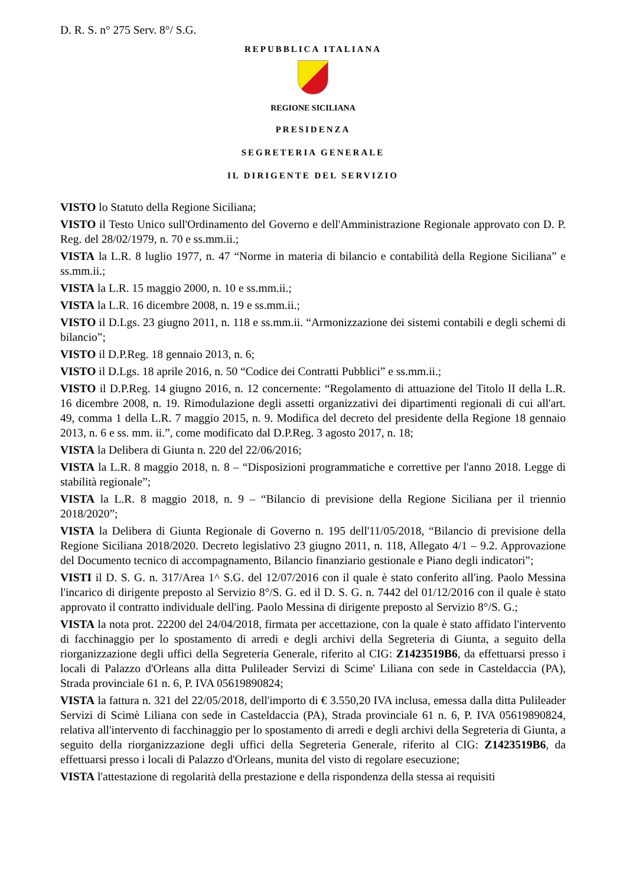D. R. S. n° 275 Serv. 8°/ S.G.
REPUBBLICA ITALIANA
REGIONE SICILIANA
PRESIDENZA
SEGRETERIA GENERALE
IL DIRIGENTE DEL SERVIZIO
VISTO lo Statuto della Regione Siciliana;
VISTO il Testo Unico sull'Ordinamento del Governo e dell'Amministrazione Regionale approvato con D. P. Reg. del 28/02/1979, n. 70 e ss.mm.ii.;
VISTA la L.R. 8 luglio 1977, n. 47 “Norme in materia di bilancio e contabilità della Regione Siciliana” e ss.mm.ii.;
VISTA la L.R. 15 maggio 2000, n. 10 e ss.mm.ii.;
VISTA la L.R. 16 dicembre 2008, n. 19 e ss.mm.ii.;
VISTO il D.Lgs. 23 giugno 2011, n. 118 e ss.mm.ii. “Armonizzazione dei sistemi contabili e degli schemi di bilancio”;
VISTO il D.P.Reg. 18 gennaio 2013, n. 6;
VISTO il D.Lgs. 18 aprile 2016, n. 50 “Codice dei Contratti Pubblici” e ss.mm.ii.;
VISTO il D.P.Reg. 14 giugno 2016, n. 12 concernente: “Regolamento di attuazione del Titolo II della L.R. 16 dicembre 2008, n. 19. Rimodulazione degli assetti organizzativi dei dipartimenti regionali di cui all'art. 49, comma 1 della L.R. 7 maggio 2015, n. 9. Modifica del decreto del presidente della Regione 18 gennaio 2013, n. 6 e ss. mm. ii.”, come modificato dal D.P.Reg. 3 agosto 2017, n. 18;
VISTA la Delibera di Giunta n. 220 del 22/06/2016;
VISTA la L.R. 8 maggio 2018, n. 8 – “Disposizioni programmatiche e correttive per l'anno 2018. Legge di stabilità regionale”;
VISTA la L.R. 8 maggio 2018, n. 9 – “Bilancio di previsione della Regione Siciliana per il triennio 2018/2020”;
VISTA la Delibera di Giunta Regionale di Governo n. 195 dell'11/05/2018, “Bilancio di previsione della Regione Siciliana 2018/2020. Decreto legislativo 23 giugno 2011, n. 118, Allegato 4/1 – 9.2. Approvazione del Documento tecnico di accompagnamento, Bilancio finanziario gestionale e Piano degli indicatori”;
VISTI il D. S. G. n. 317/Area 1^ S.G. del 12/07/2016 con il quale è stato conferito all'ing. Paolo Messina l'incarico di dirigente preposto al Servizio 8°/S. G. ed il D. S. G. n. 7442 del 01/12/2016 con il quale è stato approvato il contratto individuale dell'ing. Paolo Messina di dirigente preposto al Servizio 8°/S. G.;
VISTA la nota prot. 22200 del 24/04/2018, firmata per accettazione, con la quale è stato affidato l'intervento di facchinaggio per lo spostamento di arredi e degli archivi della Segreteria di Giunta, a seguito della riorganizzazione degli uffici della Segreteria Generale, riferito al CIG: Z1423519B6, da effettuarsi presso i locali di Palazzo d'Orleans alla ditta Pulileader Servizi di Scime' Liliana con sede in Casteldaccia (PA), Strada provinciale 61 n. 6, P. IVA 05619890824;
VISTA la fattura n. 321 del 22/05/2018, dell'importo di € 3.550,20 IVA inclusa, emessa dalla ditta Pulileader Servizi di Scimè Liliana con sede in Casteldaccia (PA), Strada provinciale 61 n. 6, P. IVA 05619890824, relativa all'intervento di facchinaggio per lo spostamento di arredi e degli archivi della Segreteria di Giunta, a seguito della riorganizzazione degli uffici della Segreteria Generale, riferito al CIG: Z1423519B6, da effettuarsi presso i locali di Palazzo d'Orleans, munita del visto di regolare esecuzione;
VISTA l'attestazione di regolarità della prestazione e della rispondenza della stessa ai requisiti